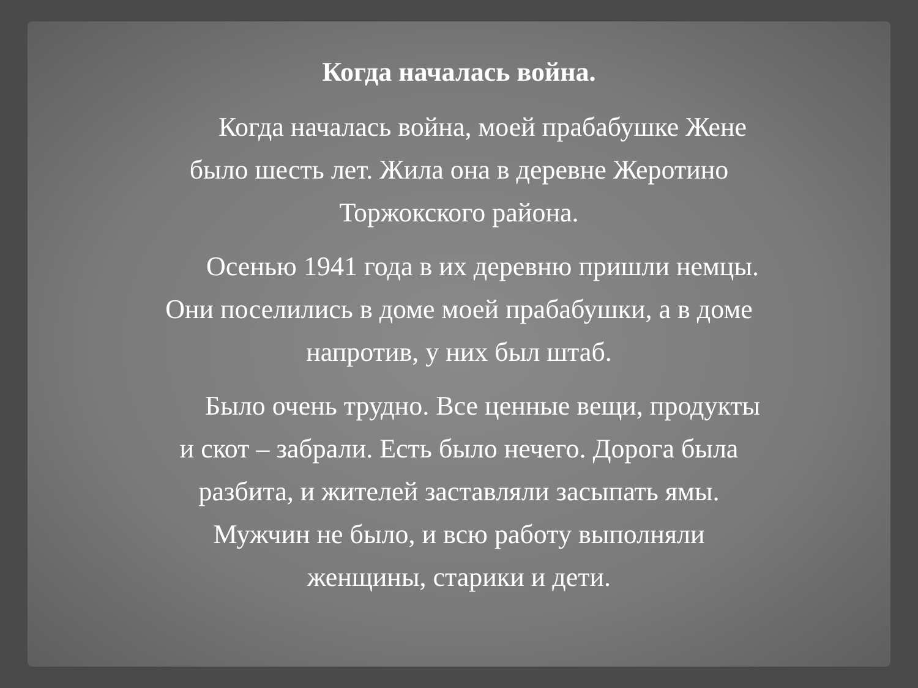Когда началась война.
Когда началась война, моей прабабушке Жене было шесть лет. Жила она в деревне Жеротино Торжокского района.
Осенью 1941 года в их деревню пришли немцы. Они поселились в доме моей прабабушки, а в доме напротив, у них был штаб.
Было очень трудно. Все ценные вещи, продукты и скот – забрали. Есть было нечего. Дорога была разбита, и жителей заставляли засыпать ямы. Мужчин не было, и всю работу выполняли женщины, старики и дети.